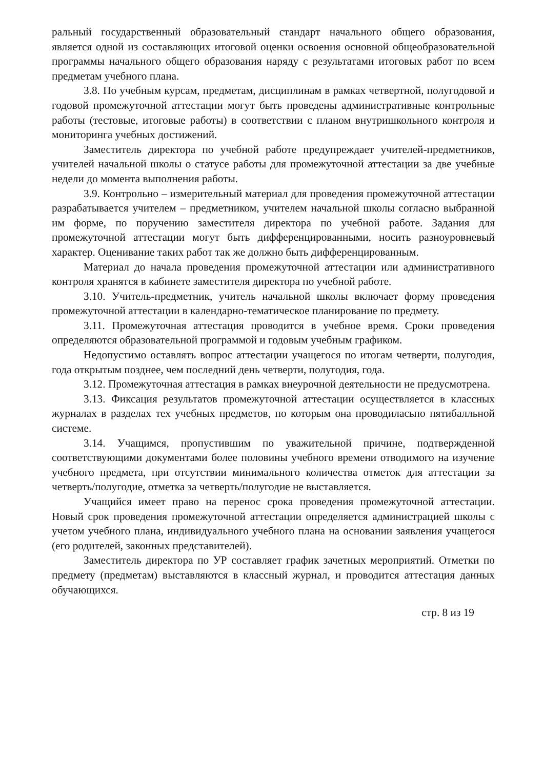ральный государственный образовательный стандарт начального общего образования, является одной из составляющих итоговой оценки освоения основной общеобразовательной программы начального общего образования наряду с результатами итоговых работ по всем предметам учебного плана.
3.8. По учебным курсам, предметам, дисциплинам в рамках четвертной, полугодовой и годовой промежуточной аттестации могут быть проведены административные контрольные работы (тестовые, итоговые работы) в соответствии с планом внутришкольного контроля и мониторинга учебных достижений.
Заместитель директора по учебной работе предупреждает учителей-предметников, учителей начальной школы о статусе работы для промежуточной аттестации за две учебные недели до момента выполнения работы.
3.9. Контрольно – измерительный материал для проведения промежуточной аттестации разрабатывается учителем – предметником, учителем начальной школы согласно выбранной им форме, по поручению заместителя директора по учебной работе. Задания для промежуточной аттестации могут быть дифференцированными, носить разноуровневый характер. Оценивание таких работ так же должно быть дифференцированным.
Материал до начала проведения промежуточной аттестации или административного контроля хранятся в кабинете заместителя директора по учебной работе.
3.10. Учитель-предметник, учитель начальной школы включает форму проведения промежуточной аттестации в календарно-тематическое планирование по предмету.
3.11. Промежуточная аттестация проводится в учебное время. Сроки проведения определяются образовательной программой и годовым учебным графиком.
Недопустимо оставлять вопрос аттестации учащегося по итогам четверти, полугодия, года открытым позднее, чем последний день четверти, полугодия, года.
3.12. Промежуточная аттестация в рамках внеурочной деятельности не предусмотрена.
3.13. Фиксация результатов промежуточной аттестации осуществляется в классных журналах в разделах тех учебных предметов, по которым она проводиласьпо пятибалльной системе.
3.14. Учащимся, пропустившим по уважительной причине, подтвержденной соответствующими документами более половины учебного времени отводимого на изучение учебного предмета, при отсутствии минимального количества отметок для аттестации за четверть/полугодие, отметка за четверть/полугодие не выставляется.
Учащийся имеет право на перенос срока проведения промежуточной аттестации. Новый срок проведения промежуточной аттестации определяется администрацией школы с учетом учебного плана, индивидуального учебного плана на основании заявления учащегося (его родителей, законных представителей).
Заместитель директора по УР составляет график зачетных мероприятий. Отметки по предмету (предметам) выставляются в классный журнал, и проводится аттестация данных обучающихся.
стр. 8 из 19